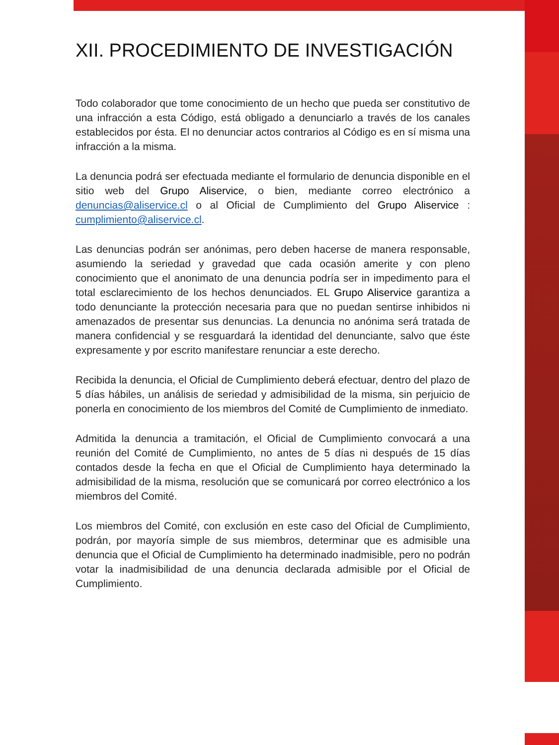XII. PROCEDIMIENTO DE INVESTIGACIÓN
Todo colaborador que tome conocimiento de un hecho que pueda ser constitutivo de una infracción a esta Código, está obligado a denunciarlo a través de los canales establecidos por ésta. El no denunciar actos contrarios al Código es en sí misma una infracción a la misma.
La denuncia podrá ser efectuada mediante el formulario de denuncia disponible en el sitio web del Grupo Aliservice, o bien, mediante correo electrónico a denuncias@aliservice.cl o al Oficial de Cumplimiento del Grupo Aliservice : cumplimiento@aliservice.cl.
Las denuncias podrán ser anónimas, pero deben hacerse de manera responsable, asumiendo la seriedad y gravedad que cada ocasión amerite y con pleno conocimiento que el anonimato de una denuncia podría ser in impedimento para el total esclarecimiento de los hechos denunciados. EL Grupo Aliservice garantiza a todo denunciante la protección necesaria para que no puedan sentirse inhibidos ni amenazados de presentar sus denuncias. La denuncia no anónima será tratada de manera confidencial y se resguardará la identidad del denunciante, salvo que éste expresamente y por escrito manifestare renunciar a este derecho.
Recibida la denuncia, el Oficial de Cumplimiento deberá efectuar, dentro del plazo de 5 días hábiles, un análisis de seriedad y admisibilidad de la misma, sin perjuicio de ponerla en conocimiento de los miembros del Comité de Cumplimiento de inmediato.
Admitida la denuncia a tramitación, el Oficial de Cumplimiento convocará a una reunión del Comité de Cumplimiento, no antes de 5 días ni después de 15 días contados desde la fecha en que el Oficial de Cumplimiento haya determinado la admisibilidad de la misma, resolución que se comunicará por correo electrónico a los miembros del Comité.
Los miembros del Comité, con exclusión en este caso del Oficial de Cumplimiento, podrán, por mayoría simple de sus miembros, determinar que es admisible una denuncia que el Oficial de Cumplimiento ha determinado inadmisible, pero no podrán votar la inadmisibilidad de una denuncia declarada admisible por el Oficial de Cumplimiento.